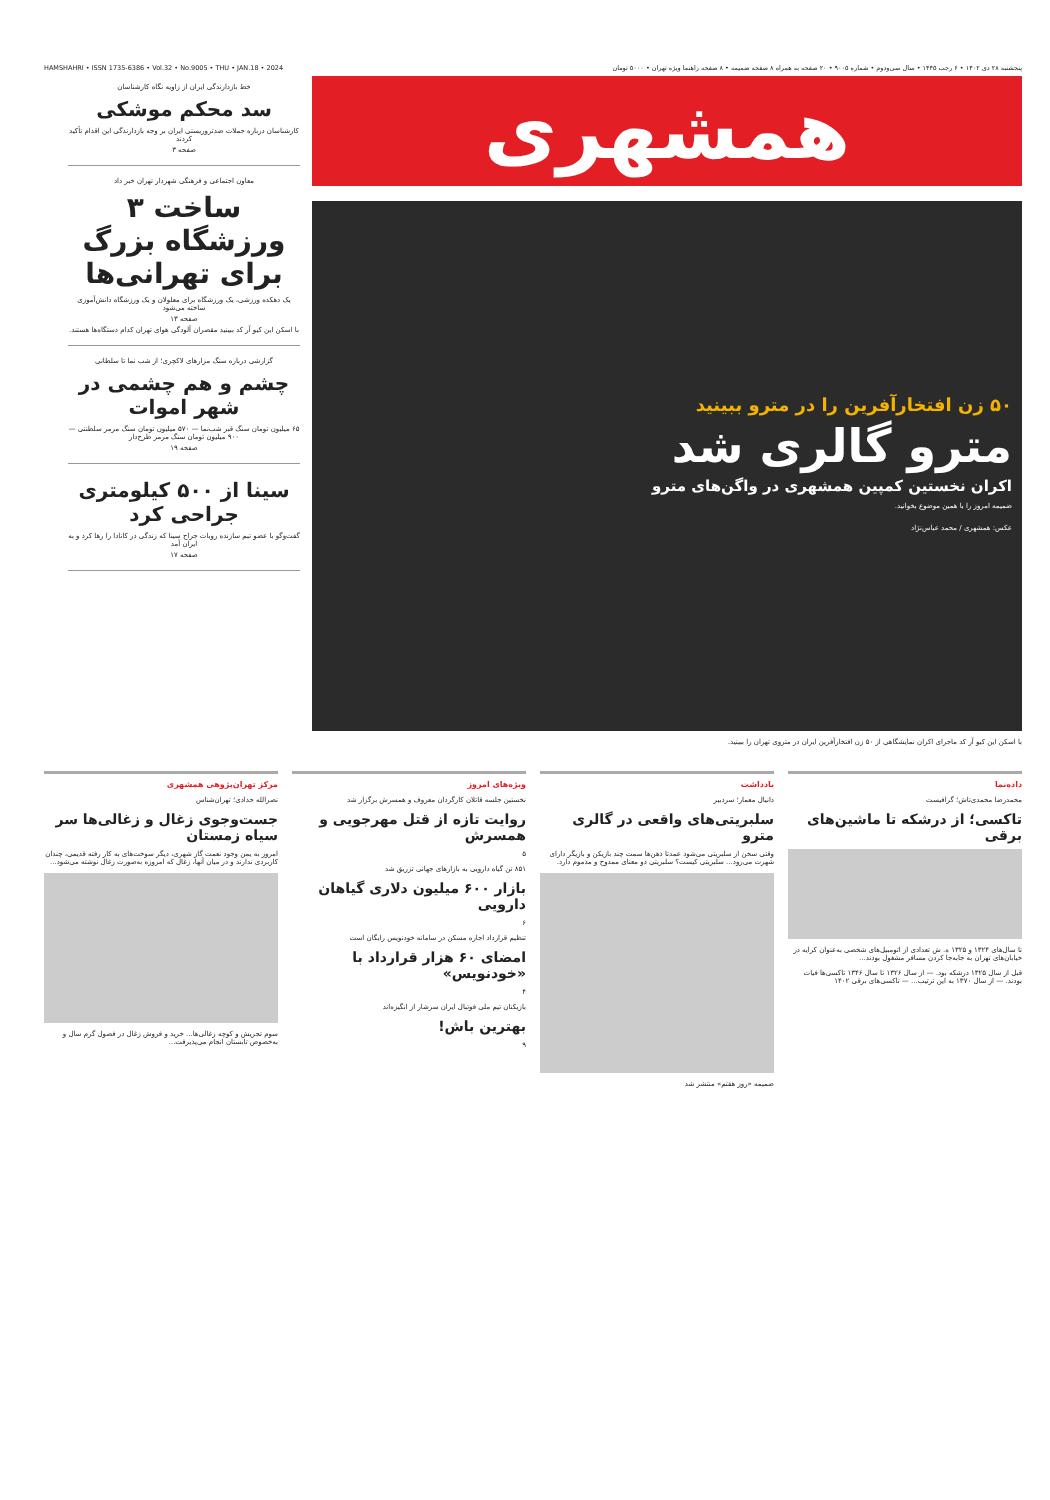پنجشنبه ۲۸ دی ۱۴۰۲ • ۶ رجب ۱۴۴۵ • سال سی‌ودوم • شماره ۹۰۰۵ • ۲۰ صفحه به همراه ۸ صفحه ضمیمه • ۸ صفحه راهنما ویژه تهران • ۵۰۰۰ تومان HAMSHAHRI • ISSN 1735-6386 • Vol.32 • No.9005 • THU • JAN.18 • 2024
همشهری
۵۰ زن افتخارآفرین را در مترو ببینید
مترو گالری شد
اکران نخستین کمپین همشهری در واگن‌های مترو
ضمیمه امروز را با همین موضوع بخوانید.
عکس: همشهری / محمد عباس‌نژاد
با اسکن این کیو آر کد ماجرای اکران نمایشگاهی از ۵۰ زن افتخارآفرین ایران در متروی تهران را ببینید.
خط بازدارندگی ایران از زاویه نگاه کارشناسان
سد محکم موشکی
کارشناسان درباره حملات ضدتروریستی ایران بر وجه بازدارندگی این اقدام تأکید کردند
صفحه ۳
معاون اجتماعی و فرهنگی شهردار تهران خبر داد
ساخت ۳ ورزشگاه بزرگ برای تهرانی‌ها
یک دهکده ورزشی، یک ورزشگاه برای معلولان و یک ورزشگاه دانش‌آموزی ساخته می‌شود
صفحه ۱۳
با اسکن این کیو آر کد ببینید مقصران آلودگی هوای تهران کدام دستگاه‌ها هستند.
گزارشی درباره سنگ مزارهای لاکچری؛ از شب نما تا سلطانی
چشم و هم چشمی در شهر اموات
۶۵ میلیون تومان سنگ قبر شب‌نما — ۵۷۰ میلیون تومان سنگ مرمر سلطنتی — ۹۰۰ میلیون تومان سنگ مرمر طرح‌دار
صفحه ۱۹
سینا از ۵۰۰ کیلومتری جراحی کرد
گفت‌وگو با عضو تیم سازنده روبات جراح سینا که زندگی در کانادا را رها کرد و به ایران آمد
صفحه ۱۷
داده‌نما
محمدرضا محمدی‌تاش؛ گرافیست
تاکسی؛ از درشکه تا ماشین‌های برقی
تا سال‌های ۱۳۲۴ و ۱۳۲۵ ه. ش تعدادی از اتومبیل‌های شخصی به‌عنوان کرایه در خیابان‌های تهران به جابه‌جا کردن مسافر مشغول بودند...
قبل از سال ۱۳۲۵ درشکه بود. — از سال ۱۳۲۶ تا سال ۱۳۴۶ تاکسی‌ها فیات بودند. — از سال ۱۳۷۰ به این ترتیب... — تاکسی‌های برقی ۱۴۰۲
یادداشت
دانیال معمار؛ سردبیر
سلبریتی‌های واقعی در گالری مترو
وقتی سخن از سلبریتی می‌شود عمدتا ذهن‌ها سمت چند بازیکن و بازیگر دارای شهرت می‌رود... سلبریتی کیست؟ سلبریتی دو معنای ممدوح و مذموم دارد.
ضمیمه «روز هفتم» منتشر شد
ویژه‌های امروز
نخستین جلسه قاتلان کارگردان معروف و همسرش برگزار شد
روایت تازه از قتل مهرجویی و همسرش
۵
۸۵۱ تن گیاه دارویی به بازارهای جهانی تزریق شد
بازار ۶۰۰ میلیون دلاری گیاهان دارویی
۶
تنظیم قرارداد اجاره مسکن در سامانه خودنویس رایگان است
امضای ۶۰ هزار قرارداد با «خودنویس»
۴
بازیکنان تیم ملی فوتبال ایران سرشار از انگیزه‌اند
بهترین باش!
۹
مرکز تهران‌پژوهی همشهری
نصرالله حدادی؛ تهران‌شناس
جست‌وجوی زغال و زغالی‌ها سر سیاه زمستان
امروز به یمن وجود نعمت گاز شهری، دیگر سوخت‌های به کار رفته قدیمی، چندان کاربردی ندارند و در میان آنها، زغال که امروزه به‌صورت زغال نوشته می‌شود...
سوم تجریش و کوچه زغالی‌ها... خرید و فروش زغال در فصول گرم سال و به‌خصوص تابستان انجام می‌پذیرفت...